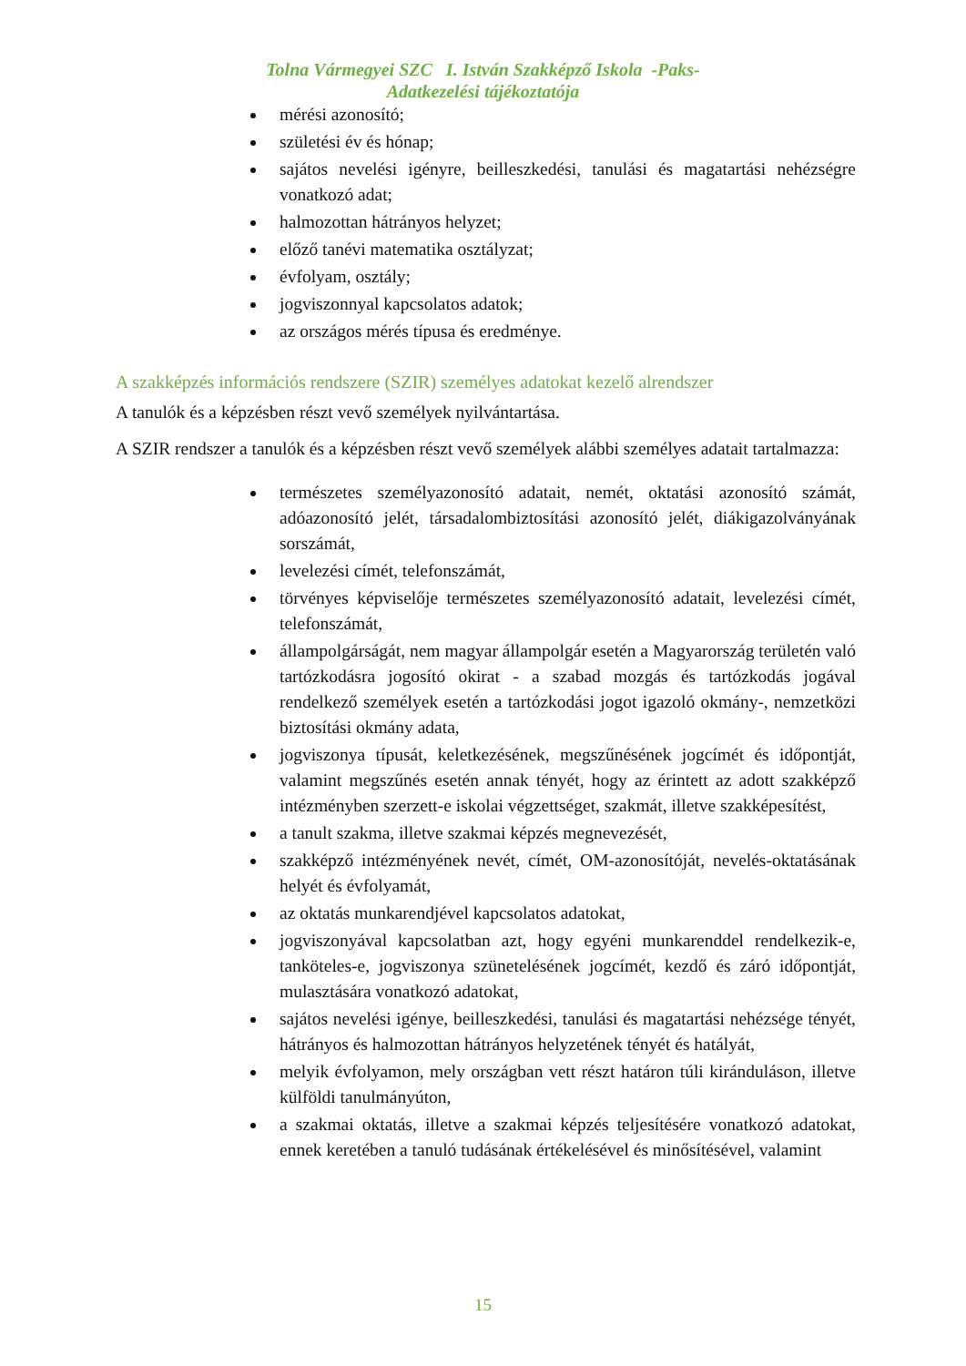Tolna Vármegyei SZC I. István Szakképző Iskola -Paks-
Adatkezelési tájékoztatója
mérési azonosító;
születési év és hónap;
sajátos nevelési igényre, beilleszkedési, tanulási és magatartási nehézségre vonatkozó adat;
halmozottan hátrányos helyzet;
előző tanévi matematika osztályzat;
évfolyam, osztály;
jogviszonnyal kapcsolatos adatok;
az országos mérés típusa és eredménye.
A szakképzés információs rendszere (SZIR) személyes adatokat kezelő alrendszer
A tanulók és a képzésben részt vevő személyek nyilvántartása.
A SZIR rendszer a tanulók és a képzésben részt vevő személyek alábbi személyes adatait tartalmazza:
természetes személyazonosító adatait, nemét, oktatási azonosító számát, adóazonosító jelét, társadalombiztosítási azonosító jelét, diákigazolványának sorszámát,
levelezési címét, telefonszámát,
törvényes képviselője természetes személyazonosító adatait, levelezési címét, telefonszámát,
állampolgárságát, nem magyar állampolgár esetén a Magyarország területén való tartózkodásra jogosító okirat - a szabad mozgás és tartózkodás jogával rendelkező személyek esetén a tartózkodási jogot igazoló okmány-, nemzetközi biztosítási okmány adata,
jogviszonya típusát, keletkezésének, megszűnésének jogcímét és időpontját, valamint megszűnés esetén annak tényét, hogy az érintett az adott szakképző intézményben szerzett-e iskolai végzettséget, szakmát, illetve szakképesítést,
a tanult szakma, illetve szakmai képzés megnevezését,
szakképző intézményének nevét, címét, OM-azonosítóját, nevelés-oktatásának helyét és évfolyamát,
az oktatás munkarendjével kapcsolatos adatokat,
jogviszonyával kapcsolatban azt, hogy egyéni munkarenddel rendelkezik-e, tanköteles-e, jogviszonya szünetelésének jogcímét, kezdő és záró időpontját, mulasztására vonatkozó adatokat,
sajátos nevelési igénye, beilleszkedési, tanulási és magatartási nehézsége tényét, hátrányos és halmozottan hátrányos helyzetének tényét és hatályát,
melyik évfolyamon, mely országban vett részt határon túli kiránduláson, illetve külföldi tanulmányúton,
a szakmai oktatás, illetve a szakmai képzés teljesítésére vonatkozó adatokat, ennek keretében a tanuló tudásának értékelésével és minősítésével, valamint
15